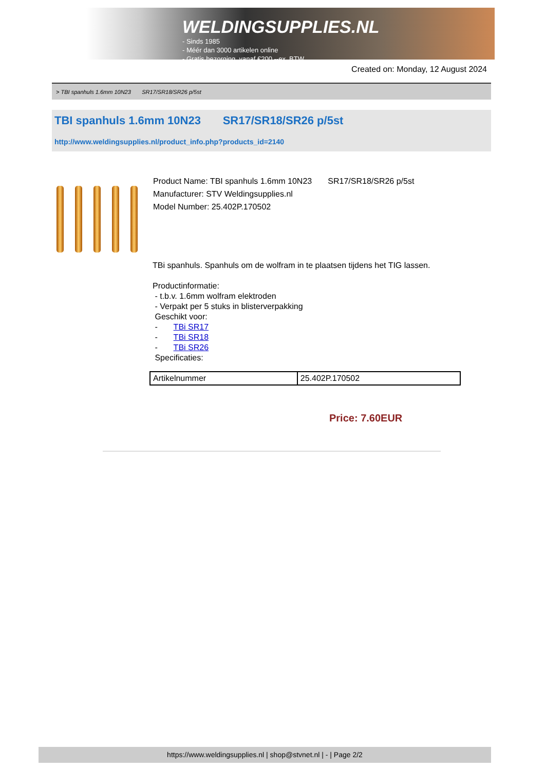WELDINGSUPPLIES.NL
- Sinds 1985
- Méér dan 3000 artikelen online
- Gratis bezorging, vanaf €200,--ex. BTW
Created on: Monday, 12 August 2024
> TBI spanhuls 1.6mm 10N23 SR17/SR18/SR26 p/5st
TBI spanhuls 1.6mm 10N23 SR17/SR18/SR26 p/5st
http://www.weldingsupplies.nl/product_info.php?products_id=2140
Product Name: TBI spanhuls 1.6mm 10N23 SR17/SR18/SR26 p/5st
Manufacturer: STV Weldingsupplies.nl
Model Number: 25.402P.170502
TBi spanhuls. Spanhuls om de wolfram in te plaatsen tijdens het TIG lassen.
Productinformatie:
- t.b.v. 1.6mm wolfram elektroden
- Verpakt per 5 stuks in blisterverpakking
Geschikt voor:
- TBi SR17
- TBi SR18
- TBi SR26
Specificaties:
| Artikelnummer | 25.402P.170502 |
Price: 7.60EUR
https://www.weldingsupplies.nl | shop@stvnet.nl | - | Page 2/2